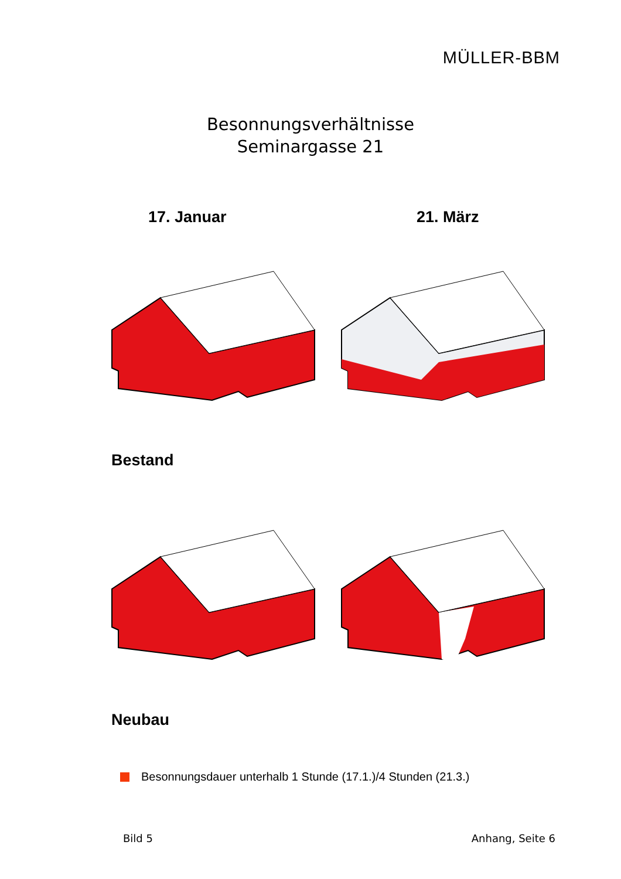MÜLLER-BBM
Besonnungsverhältnisse
Seminargasse 21
17. Januar 21. März
Bestand
Neubau
Besonnungsdauer unterhalb 1 Stunde (17.1.)/4 Stunden (21.3.)
Bild 5 Anhang, Seite 6